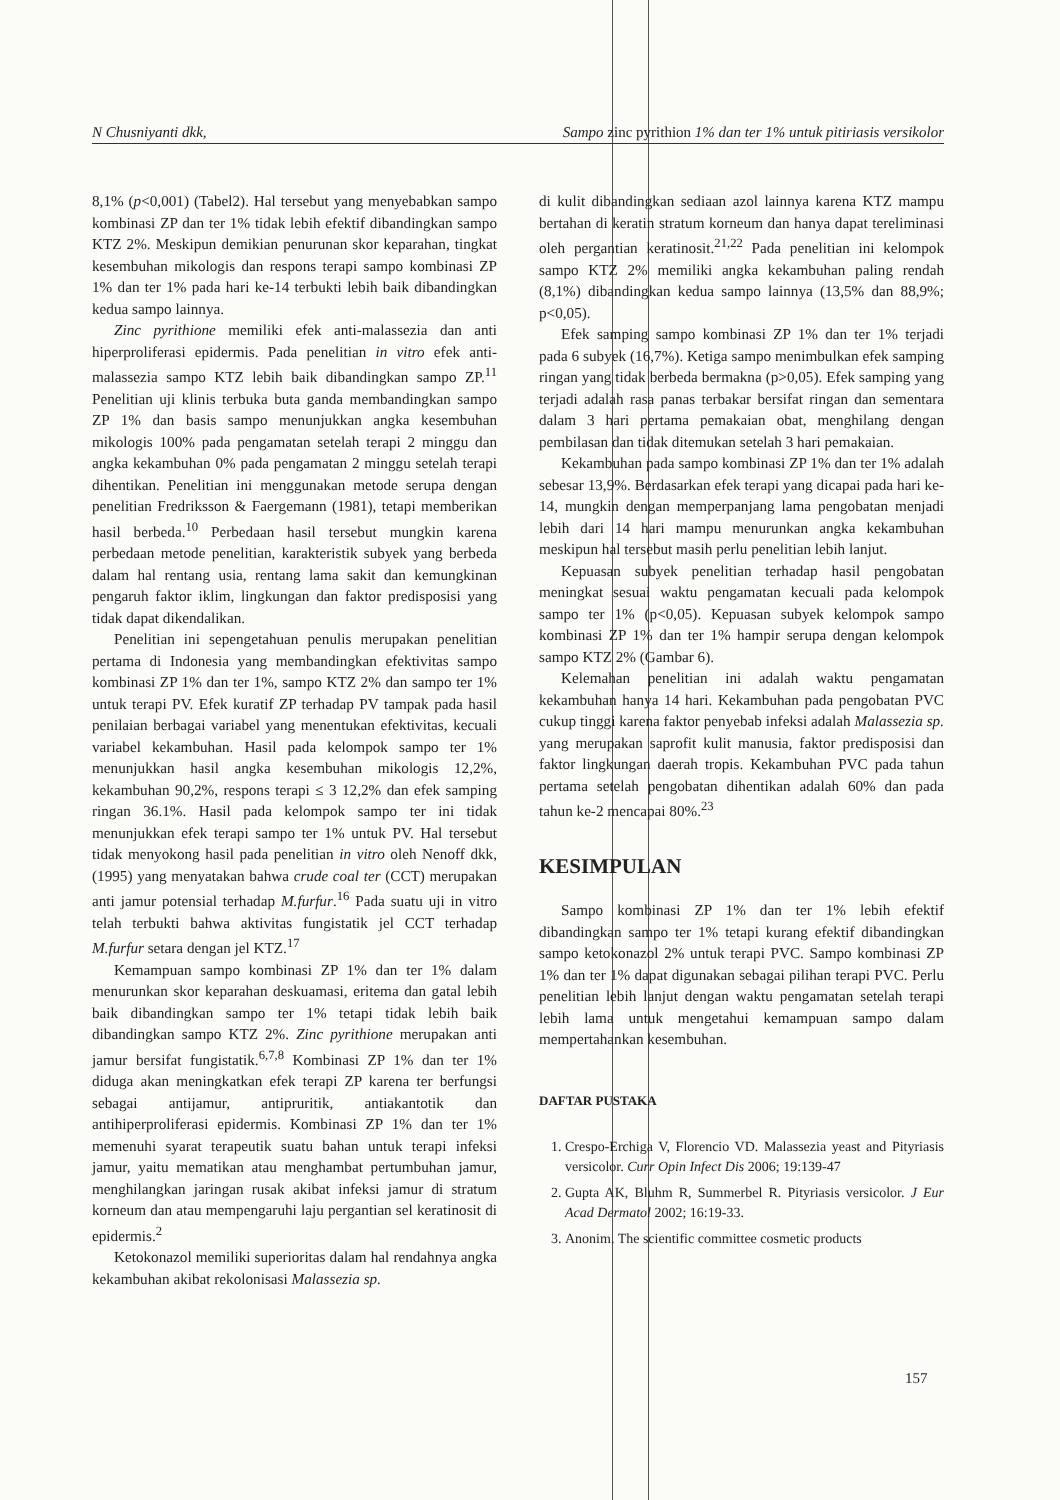N Chusniyanti dkk, Sampo zinc pyrithion 1% dan ter 1% untuk pitiriasis versikolor
8,1% (p<0,001) (Tabel2). Hal tersebut yang menyebabkan sampo kombinasi ZP dan ter 1% tidak lebih efektif dibandingkan sampo KTZ 2%. Meskipun demikian penurunan skor keparahan, tingkat kesembuhan mikologis dan respons terapi sampo kombinasi ZP 1% dan ter 1% pada hari ke-14 terbukti lebih baik dibandingkan kedua sampo lainnya.
Zinc pyrithione memiliki efek anti-malassezia dan anti hiperproliferasi epidermis. Pada penelitian in vitro efek anti-malassezia sampo KTZ lebih baik dibandingkan sampo ZP.<sup>11</sup> Penelitian uji klinis terbuka buta ganda membandingkan sampo ZP 1% dan basis sampo menunjukkan angka kesembuhan mikologis 100% pada pengamatan setelah terapi 2 minggu dan angka kekambuhan 0% pada pengamatan 2 minggu setelah terapi dihentikan. Penelitian ini menggunakan metode serupa dengan penelitian Fredriksson & Faergemann (1981), tetapi memberikan hasil berbeda.<sup>10</sup> Perbedaan hasil tersebut mungkin karena perbedaan metode penelitian, karakteristik subyek yang berbeda dalam hal rentang usia, rentang lama sakit dan kemungkinan pengaruh faktor iklim, lingkungan dan faktor predisposisi yang tidak dapat dikendalikan.
Penelitian ini sepengetahuan penulis merupakan penelitian pertama di Indonesia yang membandingkan efektivitas sampo kombinasi ZP 1% dan ter 1%, sampo KTZ 2% dan sampo ter 1% untuk terapi PV. Efek kuratif ZP terhadap PV tampak pada hasil penilaian berbagai variabel yang menentukan efektivitas, kecuali variabel kekambuhan. Hasil pada kelompok sampo ter 1% menunjukkan hasil angka kesembuhan mikologis 12,2%, kekambuhan 90,2%, respons terapi ≤ 3 12,2% dan efek samping ringan 36.1%. Hasil pada kelompok sampo ter ini tidak menunjukkan efek terapi sampo ter 1% untuk PV. Hal tersebut tidak menyokong hasil pada penelitian in vitro oleh Nenoff dkk, (1995) yang menyatakan bahwa crude coal ter (CCT) merupakan anti jamur potensial terhadap M.furfur.<sup>16</sup> Pada suatu uji in vitro telah terbukti bahwa aktivitas fungistatik jel CCT terhadap M.furfur setara dengan jel KTZ.<sup>17</sup>
Kemampuan sampo kombinasi ZP 1% dan ter 1% dalam menurunkan skor keparahan deskuamasi, eritema dan gatal lebih baik dibandingkan sampo ter 1% tetapi tidak lebih baik dibandingkan sampo KTZ 2%. Zinc pyrithione merupakan anti jamur bersifat fungistatik.<sup>6,7,8</sup> Kombinasi ZP 1% dan ter 1% diduga akan meningkatkan efek terapi ZP karena ter berfungsi sebagai antijamur, antipruritik, antiakantotik dan antihiperproliferasi epidermis. Kombinasi ZP 1% dan ter 1% memenuhi syarat terapeutik suatu bahan untuk terapi infeksi jamur, yaitu mematikan atau menghambat pertumbuhan jamur, menghilangkan jaringan rusak akibat infeksi jamur di stratum korneum dan atau mempengaruhi laju pergantian sel keratinosit di epidermis.<sup>2</sup>
Ketokonazol memiliki superioritas dalam hal rendahnya angka kekambuhan akibat rekolonisasi Malassezia sp.
di kulit dibandingkan sediaan azol lainnya karena KTZ mampu bertahan di keratin stratum korneum dan hanya dapat tereliminasi oleh pergantian keratinosit.<sup>21,22</sup> Pada penelitian ini kelompok sampo KTZ 2% memiliki angka kekambuhan paling rendah (8,1%) dibandingkan kedua sampo lainnya (13,5% dan 88,9%; p<0,05).
Efek samping sampo kombinasi ZP 1% dan ter 1% terjadi pada 6 subyek (16,7%). Ketiga sampo menimbulkan efek samping ringan yang tidak berbeda bermakna (p>0,05). Efek samping yang terjadi adalah rasa panas terbakar bersifat ringan dan sementara dalam 3 hari pertama pemakaian obat, menghilang dengan pembilasan dan tidak ditemukan setelah 3 hari pemakaian.
Kekambuhan pada sampo kombinasi ZP 1% dan ter 1% adalah sebesar 13,9%. Berdasarkan efek terapi yang dicapai pada hari ke-14, mungkin dengan memperpanjang lama pengobatan menjadi lebih dari 14 hari mampu menurunkan angka kekambuhan meskipun hal tersebut masih perlu penelitian lebih lanjut.
Kepuasan subyek penelitian terhadap hasil pengobatan meningkat sesuai waktu pengamatan kecuali pada kelompok sampo ter 1% (p<0,05). Kepuasan subyek kelompok sampo kombinasi ZP 1% dan ter 1% hampir serupa dengan kelompok sampo KTZ 2% (Gambar 6).
Kelemahan penelitian ini adalah waktu pengamatan kekambuhan hanya 14 hari. Kekambuhan pada pengobatan PVC cukup tinggi karena faktor penyebab infeksi adalah Malassezia sp. yang merupakan saprofit kulit manusia, faktor predisposisi dan faktor lingkungan daerah tropis. Kekambuhan PVC pada tahun pertama setelah pengobatan dihentikan adalah 60% dan pada tahun ke-2 mencapai 80%.<sup>23</sup>
KESIMPULAN
Sampo kombinasi ZP 1% dan ter 1% lebih efektif dibandingkan sampo ter 1% tetapi kurang efektif dibandingkan sampo ketokonazol 2% untuk terapi PVC. Sampo kombinasi ZP 1% dan ter 1% dapat digunakan sebagai pilihan terapi PVC. Perlu penelitian lebih lanjut dengan waktu pengamatan setelah terapi lebih lama untuk mengetahui kemampuan sampo dalam mempertahankan kesembuhan.
DAFTAR PUSTAKA
1. Crespo-Erchiga V, Florencio VD. Malassezia yeast and Pityriasis versicolor. Curr Opin Infect Dis 2006; 19:139-47
2. Gupta AK, Bluhm R, Summerbel R. Pityriasis versicolor. J Eur Acad Dermatol 2002; 16:19-33.
3. Anonim. The scientific committee cosmetic products
157